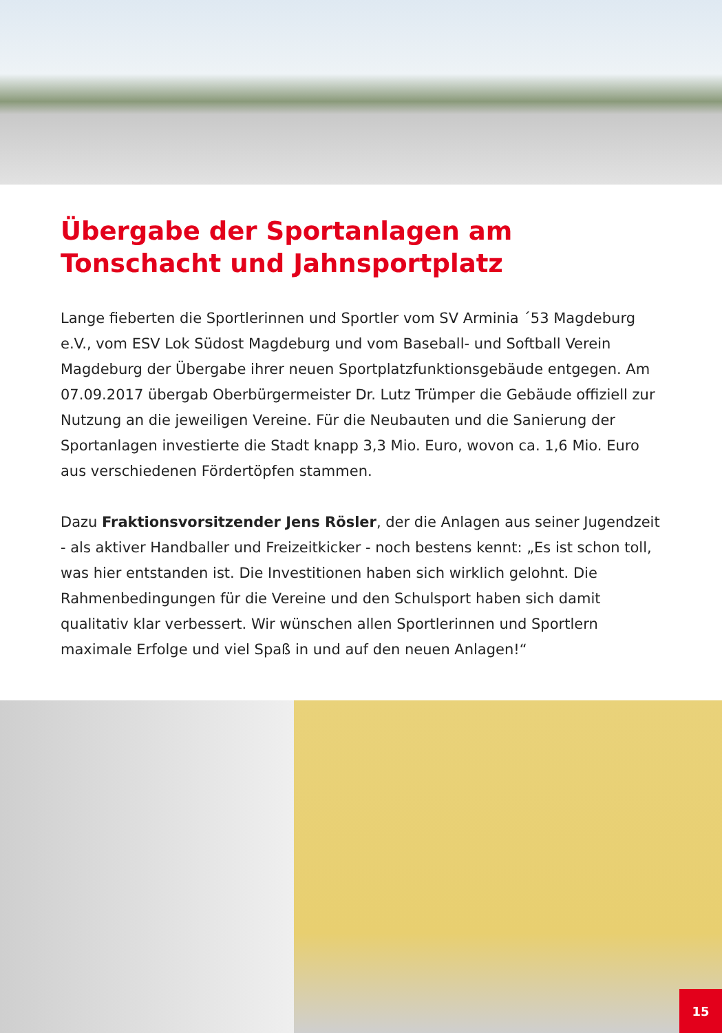Übergabe der Sportanlagen am Tonschacht und Jahnsportplatz
Lange fieberten die Sportlerinnen und Sportler vom SV Arminia ´53 Magdeburg e.V., vom ESV Lok Südost Magdeburg und vom Baseball- und Softball Verein Magdeburg der Übergabe ihrer neuen Sportplatzfunktionsgebäude entgegen. Am 07.09.2017 übergab Oberbürgermeister Dr. Lutz Trümper die Gebäude offiziell zur Nutzung an die jeweiligen Vereine. Für die Neubauten und die Sanierung der Sportanlagen investierte die Stadt knapp 3,3 Mio. Euro, wovon ca. 1,6 Mio. Euro aus verschiedenen Fördertöpfen stammen.
Dazu Fraktionsvorsitzender Jens Rösler, der die Anlagen aus seiner Jugendzeit - als aktiver Handballer und Freizeitkicker - noch bestens kennt: „Es ist schon toll, was hier entstanden ist. Die Investitionen haben sich wirklich gelohnt. Die Rahmenbedingungen für die Vereine und den Schulsport haben sich damit qualitativ klar verbessert. Wir wünschen allen Sportlerinnen und Sportlern maximale Erfolge und viel Spaß in und auf den neuen Anlagen!“
15